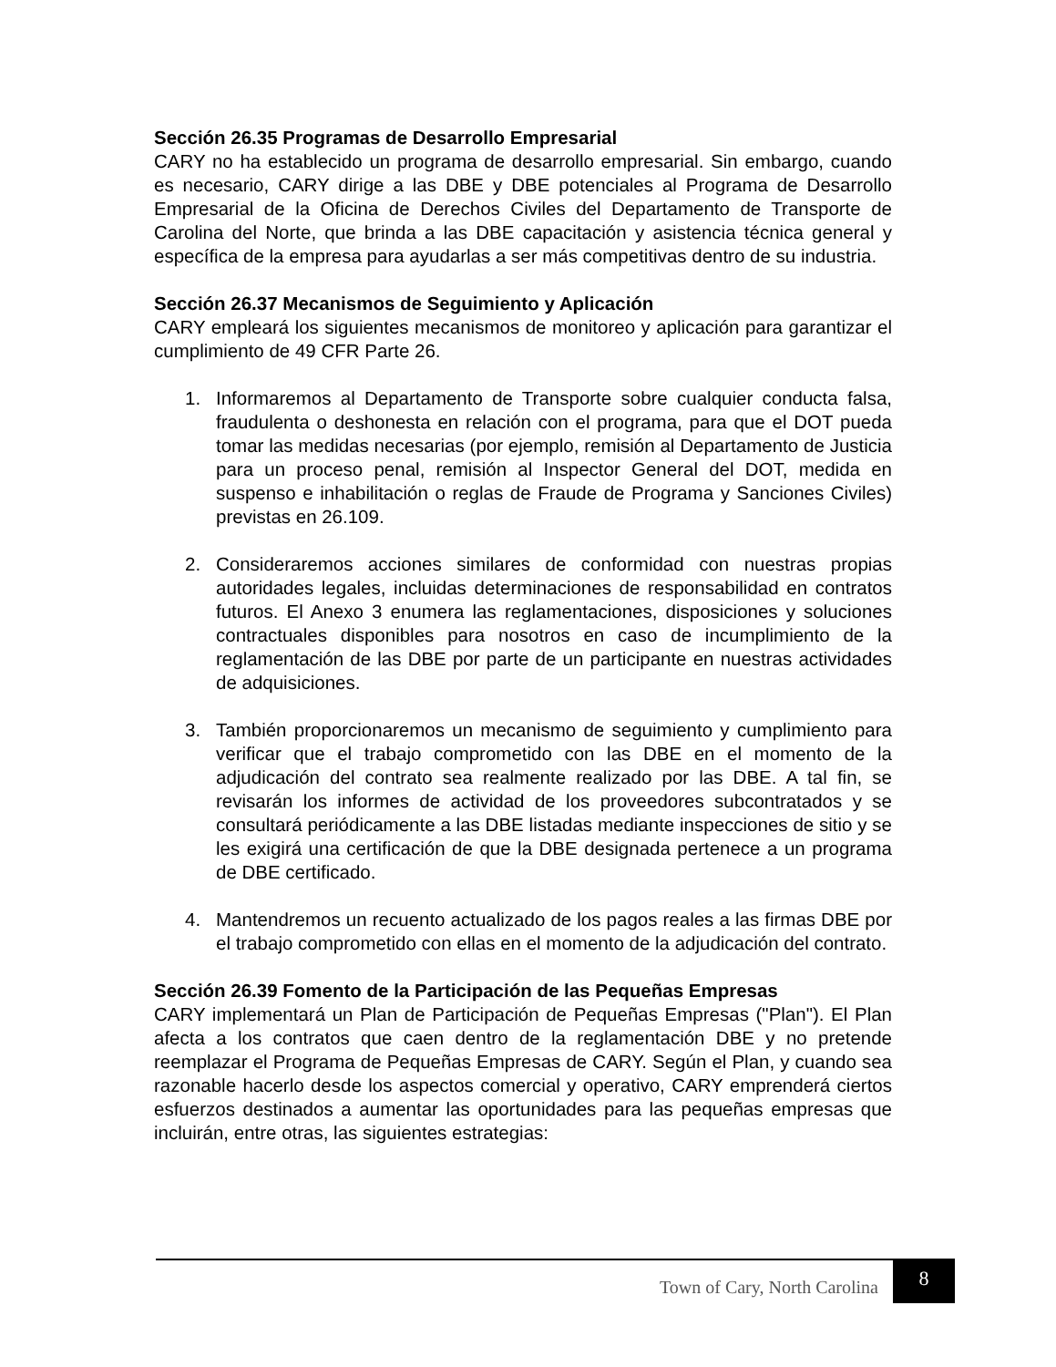Sección 26.35 Programas de Desarrollo Empresarial
CARY no ha establecido un programa de desarrollo empresarial. Sin embargo, cuando es necesario, CARY dirige a las DBE y DBE potenciales al Programa de Desarrollo Empresarial de la Oficina de Derechos Civiles del Departamento de Transporte de Carolina del Norte, que brinda a las DBE capacitación y asistencia técnica general y específica de la empresa para ayudarlas a ser más competitivas dentro de su industria.
Sección 26.37 Mecanismos de Seguimiento y Aplicación
CARY empleará los siguientes mecanismos de monitoreo y aplicación para garantizar el cumplimiento de 49 CFR Parte 26.
1. Informaremos al Departamento de Transporte sobre cualquier conducta falsa, fraudulenta o deshonesta en relación con el programa, para que el DOT pueda tomar las medidas necesarias (por ejemplo, remisión al Departamento de Justicia para un proceso penal, remisión al Inspector General del DOT, medida en suspenso e inhabilitación o reglas de Fraude de Programa y Sanciones Civiles) previstas en 26.109.
2. Consideraremos acciones similares de conformidad con nuestras propias autoridades legales, incluidas determinaciones de responsabilidad en contratos futuros. El Anexo 3 enumera las reglamentaciones, disposiciones y soluciones contractuales disponibles para nosotros en caso de incumplimiento de la reglamentación de las DBE por parte de un participante en nuestras actividades de adquisiciones.
3. También proporcionaremos un mecanismo de seguimiento y cumplimiento para verificar que el trabajo comprometido con las DBE en el momento de la adjudicación del contrato sea realmente realizado por las DBE. A tal fin, se revisarán los informes de actividad de los proveedores subcontratados y se consultará periódicamente a las DBE listadas mediante inspecciones de sitio y se les exigirá una certificación de que la DBE designada pertenece a un programa de DBE certificado.
4. Mantendremos un recuento actualizado de los pagos reales a las firmas DBE por el trabajo comprometido con ellas en el momento de la adjudicación del contrato.
Sección 26.39 Fomento de la Participación de las Pequeñas Empresas
CARY implementará un Plan de Participación de Pequeñas Empresas ("Plan"). El Plan afecta a los contratos que caen dentro de la reglamentación DBE y no pretende reemplazar el Programa de Pequeñas Empresas de CARY. Según el Plan, y cuando sea razonable hacerlo desde los aspectos comercial y operativo, CARY emprenderá ciertos esfuerzos destinados a aumentar las oportunidades para las pequeñas empresas que incluirán, entre otras, las siguientes estrategias:
Town of Cary, North Carolina 8